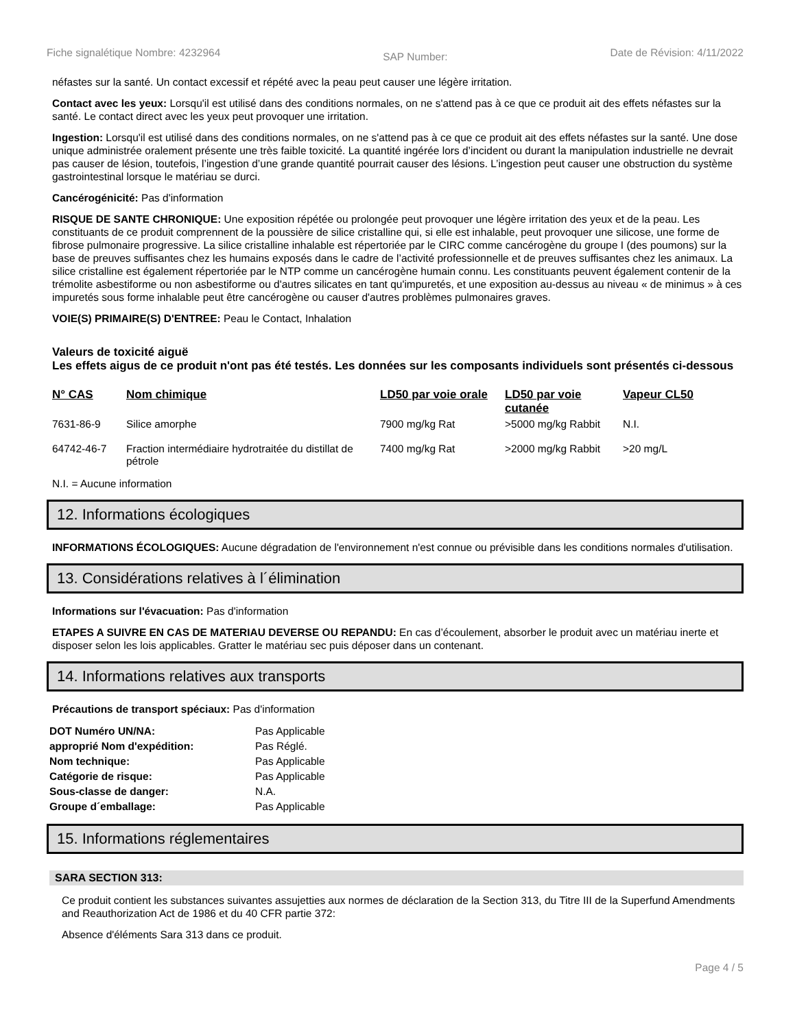Fiche signalétique Nombre: 4232964 SAP Number: Date de Révision: 4/11/2022
néfastes sur la santé. Un contact excessif et répété avec la peau peut causer une légère irritation.
Contact avec les yeux: Lorsqu'il est utilisé dans des conditions normales, on ne s'attend pas à ce que ce produit ait des effets néfastes sur la santé. Le contact direct avec les yeux peut provoquer une irritation.
Ingestion: Lorsqu'il est utilisé dans des conditions normales, on ne s'attend pas à ce que ce produit ait des effets néfastes sur la santé. Une dose unique administrée oralement présente une très faible toxicité. La quantité ingérée lors d’incident ou durant la manipulation industrielle ne devrait pas causer de lésion, toutefois, l’ingestion d’une grande quantité pourrait causer des lésions. L’ingestion peut causer une obstruction du système gastrointestinal lorsque le matériau se durci.
Cancérogénicité: Pas d'information
RISQUE DE SANTE CHRONIQUE: Une exposition répétée ou prolongée peut provoquer une légère irritation des yeux et de la peau. Les constituants de ce produit comprennent de la poussière de silice cristalline qui, si elle est inhalable, peut provoquer une silicose, une forme de fibrose pulmonaire progressive. La silice cristalline inhalable est répertoriée par le CIRC comme cancérogène du groupe I (des poumons) sur la base de preuves suffisantes chez les humains exposés dans le cadre de l’activité professionnelle et de preuves suffisantes chez les animaux. La silice cristalline est également répertoriée par le NTP comme un cancérogène humain connu. Les constituants peuvent également contenir de la trémolite asbestiforme ou non asbestiforme ou d'autres silicates en tant qu'impuretés, et une exposition au-dessus au niveau « de minimus » à ces impuretés sous forme inhalable peut être cancérogène ou causer d'autres problèmes pulmonaires graves.
VOIE(S) PRIMAIRE(S) D'ENTREE: Peau le Contact, Inhalation
Valeurs de toxicité aiguë
Les effets aigus de ce produit n'ont pas été testés. Les données sur les composants individuels sont présentés ci-dessous
| N° CAS | Nom chimique | LD50 par voie orale | LD50 par voie cutanée | Vapeur CL50 |
| --- | --- | --- | --- | --- |
| 7631-86-9 | Silice amorphe | 7900 mg/kg Rat | >5000 mg/kg Rabbit | N.I. |
| 64742-46-7 | Fraction intermédiaire hydrotraitée du distillat de pétrole | 7400 mg/kg Rat | >2000 mg/kg Rabbit | >20 mg/L |
N.I. = Aucune information
12. Informations écologiques
INFORMATIONS ÉCOLOGIQUES: Aucune dégradation de l'environnement n'est connue ou prévisible dans les conditions normales d'utilisation.
13. Considérations relatives à l´élimination
Informations sur l'évacuation: Pas d'information
ETAPES A SUIVRE EN CAS DE MATERIAU DEVERSE OU REPANDU: En cas d’écoulement, absorber le produit avec un matériau inerte et disposer selon les lois applicables. Gratter le matériau sec puis déposer dans un contenant.
14. Informations relatives aux transports
Précautions de transport spéciaux: Pas d'information
| DOT Numéro UN/NA: | Pas Applicable |
| approprié Nom d'expédition: | Pas Réglé. |
| Nom technique: | Pas Applicable |
| Catégorie de risque: | Pas Applicable |
| Sous-classe de danger: | N.A. |
| Groupe d´emballage: | Pas Applicable |
15. Informations réglementaires
SARA SECTION 313:
Ce produit contient les substances suivantes assujetties aux normes de déclaration de la Section 313, du Titre III de la Superfund Amendments and Reauthorization Act de 1986 et du 40 CFR partie 372:
Absence d'éléments Sara 313 dans ce produit.
Page 4 / 5